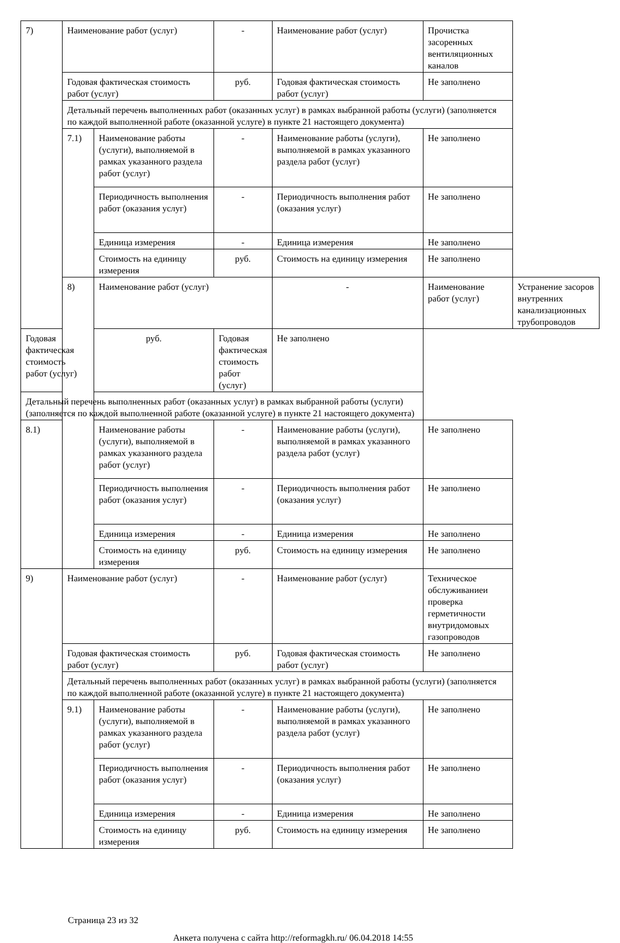| 7) | Наименование работ (услуг) | | - | Наименование работ (услуг) | Прочистка засоренных вентиляционных каналов | |
| | Годовая фактическая стоимость работ (услуг) | | руб. | Годовая фактическая стоимость работ (услуг) | Не заполнено | |
| | Детальный перечень выполненных работ (оказанных услуг) в рамках выбранной работы (услуги) (заполняется по каждой выполненной работе (оказанной услуге) в пункте 21 настоящего документа) | | | | | |
| | 7.1) | Наименование работы (услуги), выполняемой в рамках указанного раздела работ (услуг) | - | Наименование работы (услуги), выполняемой в рамках указанного раздела работ (услуг) | Не заполнено | |
| | | Периодичность выполнения работ (оказания услуг) | - | Периодичность выполнения работ (оказания услуг) | Не заполнено | |
| | | Единица измерения | - | Единица измерения | Не заполнено | |
| | | Стоимость на единицу измерения | руб. | Стоимость на единицу измерения | Не заполнено | |
| | 8) | Наименование работ (услуг) | | - | Наименование работ (услуг) | Устранение засоров внутренних канализационных трубопроводов |
| Годовая фактическая стоимость работ (услуг) | | руб. | Годовая фактическая стоимость работ (услуг) | Не заполнено | | |
| Детальный перечень выполненных работ (оказанных услуг) в рамках выбранной работы (услуги) (заполняется по каждой выполненной работе (оказанной услуге) в пункте 21 настоящего документа) | | | | | | |
| 8.1) | | Наименование работы (услуги), выполняемой в рамках указанного раздела работ (услуг) | - | Наименование работы (услуги), выполняемой в рамках указанного раздела работ (услуг) | Не заполнено | |
| | | Периодичность выполнения работ (оказания услуг) | - | Периодичность выполнения работ (оказания услуг) | Не заполнено | |
| | | Единица измерения | - | Единица измерения | Не заполнено | |
| | | Стоимость на единицу измерения | руб. | Стоимость на единицу измерения | Не заполнено | |
| 9) | Наименование работ (услуг) | | - | Наименование работ (услуг) | Техническое обслуживаниеи проверка герметичности внутридомовых газопроводов | |
| | Годовая фактическая стоимость работ (услуг) | | руб. | Годовая фактическая стоимость работ (услуг) | Не заполнено | |
| | Детальный перечень выполненных работ (оказанных услуг) в рамках выбранной работы (услуги) (заполняется по каждой выполненной работе (оказанной услуге) в пункте 21 настоящего документа) | | | | | |
| | 9.1) | Наименование работы (услуги), выполняемой в рамках указанного раздела работ (услуг) | - | Наименование работы (услуги), выполняемой в рамках указанного раздела работ (услуг) | Не заполнено | |
| | | Периодичность выполнения работ (оказания услуг) | - | Периодичность выполнения работ (оказания услуг) | Не заполнено | |
| | | Единица измерения | - | Единица измерения | Не заполнено | |
| | | Стоимость на единицу измерения | руб. | Стоимость на единицу измерения | Не заполнено | |
Страница 23 из 32
Анкета получена с сайта http://reformagkh.ru/ 06.04.2018 14:55